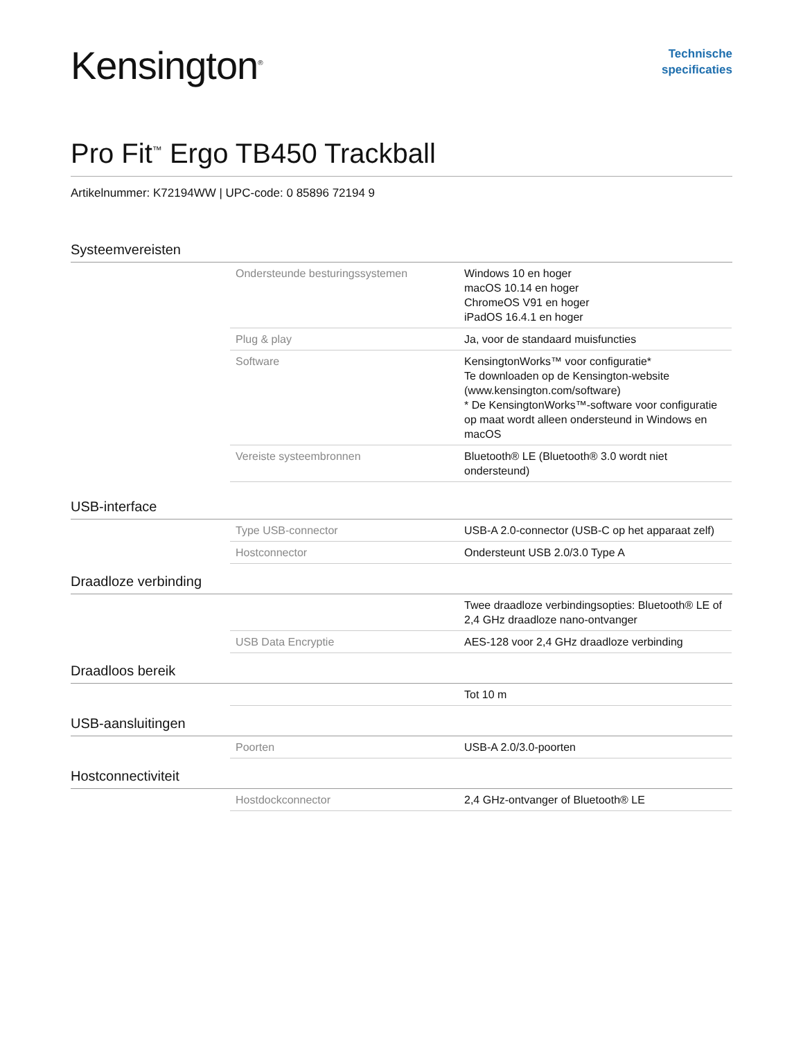Kensington<sup>®</sup>
Technische
specificaties
Pro Fit<sup>™</sup> Ergo TB450 Trackball
Artikelnummer: K72194WW | UPC-code: 0 85896 72194 9
Systeemvereisten
| Ondersteunde besturingssystemen | Windows 10 en hoger macOS 10.14 en hoger ChromeOS V91 en hoger iPadOS 16.4.1 en hoger |
| Plug & play | Ja, voor de standaard muisfuncties |
| Software | KensingtonWorks™ voor configuratie* Te downloaden op de Kensington-website (www.kensington.com/software) * De KensingtonWorks™-software voor configuratie op maat wordt alleen ondersteund in Windows en macOS |
| Vereiste systeembronnen | Bluetooth® LE (Bluetooth® 3.0 wordt niet ondersteund) |
USB-interface
| Type USB-connector | USB-A 2.0-connector (USB-C op het apparaat zelf) |
| Hostconnector | Ondersteunt USB 2.0/3.0 Type A |
Draadloze verbinding
| | Twee draadloze verbindingsopties: Bluetooth® LE of 2,4 GHz draadloze nano-ontvanger |
| USB Data Encryptie | AES-128 voor 2,4 GHz draadloze verbinding |
Draadloos bereik
| | Tot 10 m |
USB-aansluitingen
| Poorten | USB-A 2.0/3.0-poorten |
Hostconnectiviteit
| Hostdockconnector | 2,4 GHz-ontvanger of Bluetooth® LE |